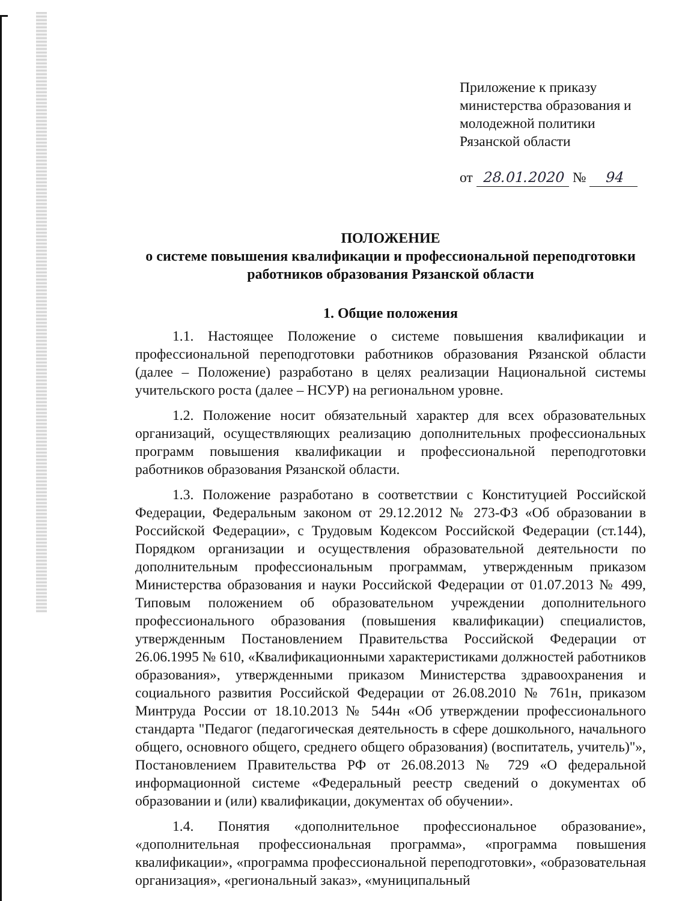Приложение к приказу
министерства образования и
молодежной политики
Рязанской области
от 28.01.2020 № 94
ПОЛОЖЕНИЕ
о системе повышения квалификации и профессиональной переподготовки работников образования Рязанской области
1. Общие положения
1.1. Настоящее Положение о системе повышения квалификации и профессиональной переподготовки работников образования Рязанской области (далее – Положение) разработано в целях реализации Национальной системы учительского роста (далее – НСУР) на региональном уровне.
1.2. Положение носит обязательный характер для всех образовательных организаций, осуществляющих реализацию дополнительных профессиональных программ повышения квалификации и профессиональной переподготовки работников образования Рязанской области.
1.3. Положение разработано в соответствии с Конституцией Российской Федерации, Федеральным законом от 29.12.2012 № 273-ФЗ «Об образовании в Российской Федерации», с Трудовым Кодексом Российской Федерации (ст.144), Порядком организации и осуществления образовательной деятельности по дополнительным профессиональным программам, утвержденным приказом Министерства образования и науки Российской Федерации от 01.07.2013 № 499, Типовым положением об образовательном учреждении дополнительного профессионального образования (повышения квалификации) специалистов, утвержденным Постановлением Правительства Российской Федерации от 26.06.1995 № 610, «Квалификационными характеристиками должностей работников образования», утвержденными приказом Министерства здравоохранения и социального развития Российской Федерации от 26.08.2010 № 761н, приказом Минтруда России от 18.10.2013 № 544н «Об утверждении профессионального стандарта "Педагог (педагогическая деятельность в сфере дошкольного, начального общего, основного общего, среднего общего образования) (воспитатель, учитель)"», Постановлением Правительства РФ от 26.08.2013 № 729 «О федеральной информационной системе «Федеральный реестр сведений о документах об образовании и (или) квалификации, документах об обучении».
1.4. Понятия «дополнительное профессиональное образование», «дополнительная профессиональная программа», «программа повышения квалификации», «программа профессиональной переподготовки», «образовательная организация», «региональный заказ», «муниципальный